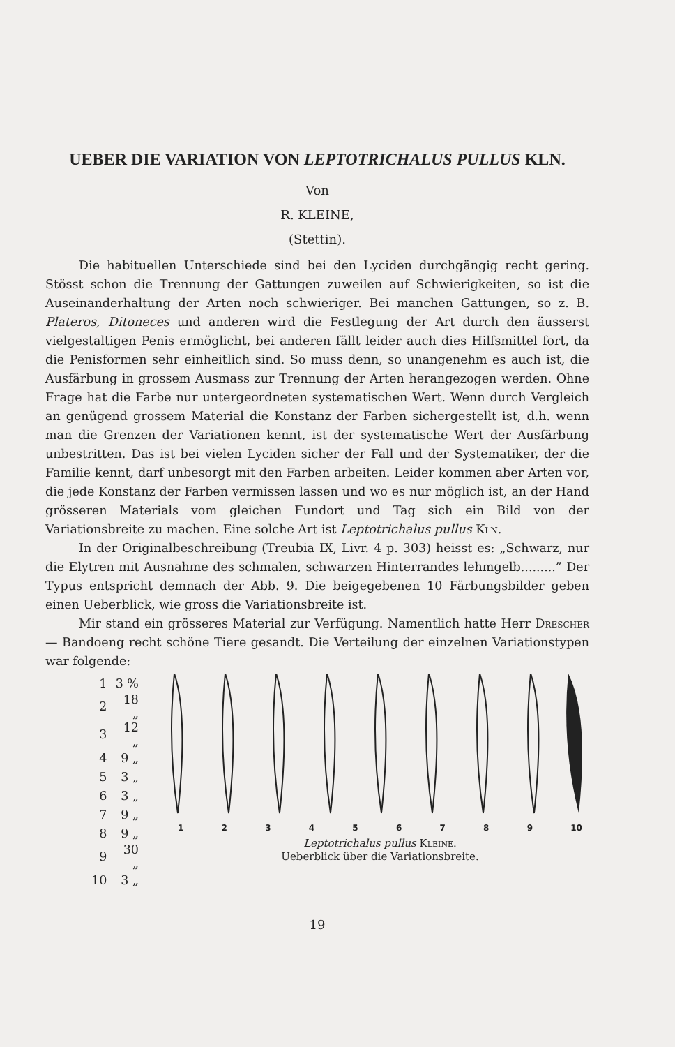UEBER DIE VARIATION VON LEPTOTRICHALUS PULLUS KLN.
Von
R. KLEINE,
(Stettin).
Die habituellen Unterschiede sind bei den Lyciden durchgängig recht gering. Stösst schon die Trennung der Gattungen zuweilen auf Schwierigkeiten, so ist die Auseinanderhaltung der Arten noch schwieriger. Bei manchen Gattungen, so z. B. Plateros, Ditoneces und anderen wird die Festlegung der Art durch den äusserst vielgestaltigen Penis ermöglicht, bei anderen fällt leider auch dies Hilfsmittel fort, da die Penisformen sehr einheitlich sind. So muss denn, so unangenehm es auch ist, die Ausfärbung in grossem Ausmass zur Trennung der Arten herangezogen werden. Ohne Frage hat die Farbe nur untergeordneten systematischen Wert. Wenn durch Vergleich an genügend grossem Material die Konstanz der Farben sichergestellt ist, d.h. wenn man die Grenzen der Variationen kennt, ist der systematische Wert der Ausfärbung unbestritten. Das ist bei vielen Lyciden sicher der Fall und der Systematiker, der die Familie kennt, darf unbesorgt mit den Farben arbeiten. Leider kommen aber Arten vor, die jede Konstanz der Farben vermissen lassen und wo es nur möglich ist, an der Hand grösseren Materials vom gleichen Fundort und Tag sich ein Bild von der Variationsbreite zu machen. Eine solche Art ist Leptotrichalus pullus Kln.
In der Originalbeschreibung (Treubia IX, Livr. 4 p. 303) heisst es: „Schwarz, nur die Elytren mit Ausnahme des schmalen, schwarzen Hinterrandes lehmgelb.........” Der Typus entspricht demnach der Abb. 9. Die beigegebenen 10 Färbungsbilder geben einen Ueberblick, wie gross die Variationsbreite ist.
Mir stand ein grösseres Material zur Verfügung. Namentlich hatte Herr Drescher — Bandoeng recht schöne Tiere gesandt. Die Verteilung der einzelnen Variationstypen war folgende:
| 1 | 3 % |
| 2 | 18 „ |
| 3 | 12 „ |
| 4 | 9 „ |
| 5 | 3 „ |
| 6 | 3 „ |
| 7 | 9 „ |
| 8 | 9 „ |
| 9 | 30 „ |
| 10 | 3 „ |
1 2 3 4 5 6 7 8 9 10
Leptotrichalus pullus Kleine.
Ueberblick über die Variationsbreite.
19